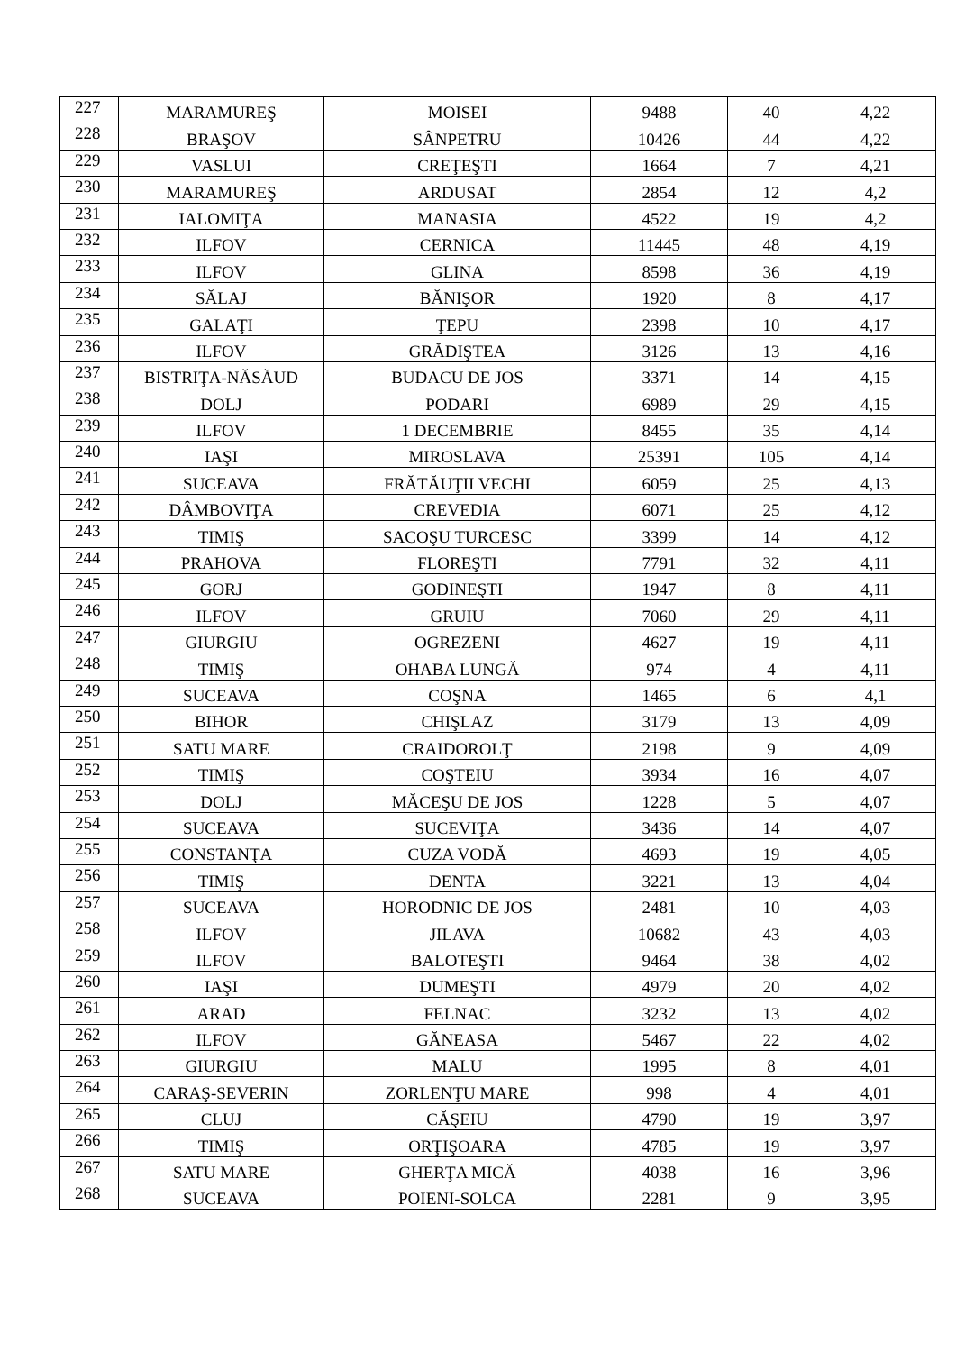| 227 | MARAMUREŞ | MOISEI | 9488 | 40 | 4,22 |
| 228 | BRAŞOV | SÂNPETRU | 10426 | 44 | 4,22 |
| 229 | VASLUI | CREŢEŞTI | 1664 | 7 | 4,21 |
| 230 | MARAMUREŞ | ARDUSAT | 2854 | 12 | 4,2 |
| 231 | IALOMIŢA | MANASIA | 4522 | 19 | 4,2 |
| 232 | ILFOV | CERNICA | 11445 | 48 | 4,19 |
| 233 | ILFOV | GLINA | 8598 | 36 | 4,19 |
| 234 | SĂLAJ | BĂNIŞOR | 1920 | 8 | 4,17 |
| 235 | GALAŢI | ŢEPU | 2398 | 10 | 4,17 |
| 236 | ILFOV | GRĂDIŞTEA | 3126 | 13 | 4,16 |
| 237 | BISTRIŢA-NĂSĂUD | BUDACU DE JOS | 3371 | 14 | 4,15 |
| 238 | DOLJ | PODARI | 6989 | 29 | 4,15 |
| 239 | ILFOV | 1 DECEMBRIE | 8455 | 35 | 4,14 |
| 240 | IAŞI | MIROSLAVA | 25391 | 105 | 4,14 |
| 241 | SUCEAVA | FRĂTĂUŢII VECHI | 6059 | 25 | 4,13 |
| 242 | DÂMBOVIŢA | CREVEDIA | 6071 | 25 | 4,12 |
| 243 | TIMIŞ | SACOŞU TURCESC | 3399 | 14 | 4,12 |
| 244 | PRAHOVA | FLOREŞTI | 7791 | 32 | 4,11 |
| 245 | GORJ | GODINEŞTI | 1947 | 8 | 4,11 |
| 246 | ILFOV | GRUIU | 7060 | 29 | 4,11 |
| 247 | GIURGIU | OGREZENI | 4627 | 19 | 4,11 |
| 248 | TIMIŞ | OHABA LUNGĂ | 974 | 4 | 4,11 |
| 249 | SUCEAVA | COŞNA | 1465 | 6 | 4,1 |
| 250 | BIHOR | CHIŞLAZ | 3179 | 13 | 4,09 |
| 251 | SATU MARE | CRAIDOROLŢ | 2198 | 9 | 4,09 |
| 252 | TIMIŞ | COŞTEIU | 3934 | 16 | 4,07 |
| 253 | DOLJ | MĂCEŞU DE JOS | 1228 | 5 | 4,07 |
| 254 | SUCEAVA | SUCEVIŢA | 3436 | 14 | 4,07 |
| 255 | CONSTANŢA | CUZA VODĂ | 4693 | 19 | 4,05 |
| 256 | TIMIŞ | DENTA | 3221 | 13 | 4,04 |
| 257 | SUCEAVA | HORODNIC DE JOS | 2481 | 10 | 4,03 |
| 258 | ILFOV | JILAVA | 10682 | 43 | 4,03 |
| 259 | ILFOV | BALOTEŞTI | 9464 | 38 | 4,02 |
| 260 | IAŞI | DUMEŞTI | 4979 | 20 | 4,02 |
| 261 | ARAD | FELNAC | 3232 | 13 | 4,02 |
| 262 | ILFOV | GĂNEASA | 5467 | 22 | 4,02 |
| 263 | GIURGIU | MALU | 1995 | 8 | 4,01 |
| 264 | CARAŞ-SEVERIN | ZORLENŢU MARE | 998 | 4 | 4,01 |
| 265 | CLUJ | CĂŞEIU | 4790 | 19 | 3,97 |
| 266 | TIMIŞ | ORŢIŞOARA | 4785 | 19 | 3,97 |
| 267 | SATU MARE | GHERŢA MICĂ | 4038 | 16 | 3,96 |
| 268 | SUCEAVA | POIENI-SOLCA | 2281 | 9 | 3,95 |